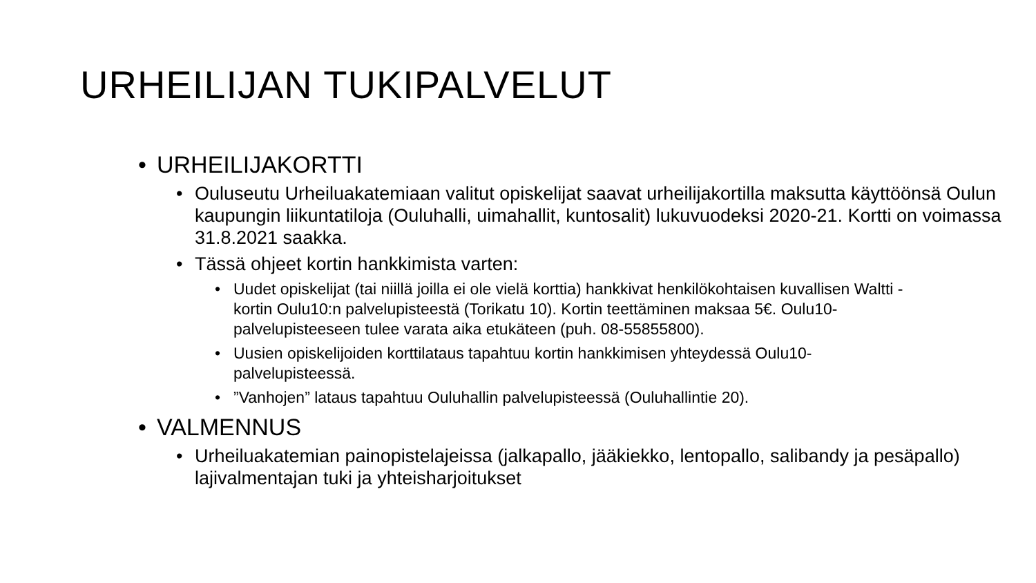URHEILIJAN TUKIPALVELUT
• URHEILIJAKORTTI
• Ouluseutu Urheiluakatemiaan valitut opiskelijat saavat urheilijakortilla maksutta käyttöönsä Oulun kaupungin liikuntatiloja (Ouluhalli, uimahallit, kuntosalit) lukuvuodeksi 2020-21. Kortti on voimassa 31.8.2021 saakka.
• Tässä ohjeet kortin hankkimista varten:
• Uudet opiskelijat (tai niillä joilla ei ole vielä korttia) hankkivat henkilökohtaisen kuvallisen Waltti -kortin Oulu10:n palvelupisteestä (Torikatu 10). Kortin teettäminen maksaa 5€. Oulu10-palvelupisteeseen tulee varata aika etukäteen (puh. 08-55855800).
• Uusien opiskelijoiden korttilataus tapahtuu kortin hankkimisen yhteydessä Oulu10-palvelupisteessä.
•”Vanhojen” lataus tapahtuu Ouluhallin palvelupisteessä (Ouluhallintie 20).
• VALMENNUS
• Urheiluakatemian painopistelajeissa (jalkapallo, jääkiekko, lentopallo, salibandy ja pesäpallo) lajivalmentajan tuki ja yhteisharjoitukset